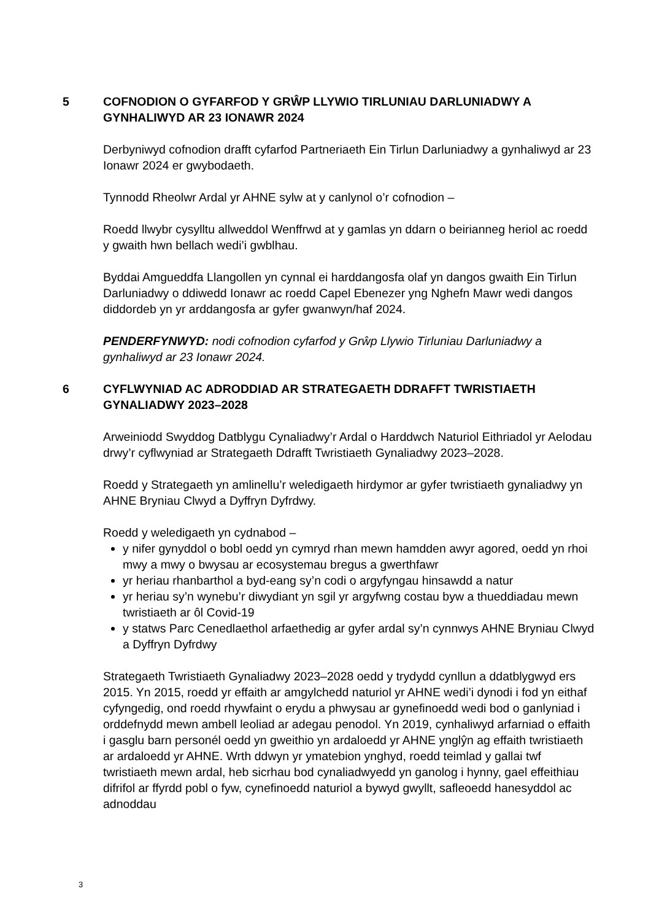5 COFNODION O GYFARFOD Y GRŴP LLYWIO TIRLUNIAU DARLUNIADWY A GYNHALIWYD AR 23 IONAWR 2024
Derbyniwyd cofnodion drafft cyfarfod Partneriaeth Ein Tirlun Darluniadwy a gynhaliwyd ar 23 Ionawr 2024 er gwybodaeth.
Tynnodd Rheolwr Ardal yr AHNE sylw at y canlynol o’r cofnodion –
Roedd llwybr cysylltu allweddol Wenffrwd at y gamlas yn ddarn o beirianneg heriol ac roedd y gwaith hwn bellach wedi’i gwblhau.
Byddai Amgueddfa Llangollen yn cynnal ei harddangosfa olaf yn dangos gwaith Ein Tirlun Darluniadwy o ddiwedd Ionawr ac roedd Capel Ebenezer yng Nghefn Mawr wedi dangos diddordeb yn yr arddangosfa ar gyfer gwanwyn/haf 2024.
PENDERFYNWYD: nodi cofnodion cyfarfod y Grŵp Llywio Tirluniau Darluniadwy a gynhaliwyd ar 23 Ionawr 2024.
6 CYFLWYNIAD AC ADRODDIAD AR STRATEGAETH DDRAFFT TWRISTIAETH GYNALIADWY 2023–2028
Arweiniodd Swyddog Datblygu Cynaliadwy’r Ardal o Harddwch Naturiol Eithriadol yr Aelodau drwy’r cyflwyniad ar Strategaeth Ddrafft Twristiaeth Gynaliadwy 2023–2028.
Roedd y Strategaeth yn amlinellu’r weledigaeth hirdymor ar gyfer twristiaeth gynaliadwy yn AHNE Bryniau Clwyd a Dyffryn Dyfrdwy.
Roedd y weledigaeth yn cydnabod –
y nifer gynyddol o bobl oedd yn cymryd rhan mewn hamdden awyr agored, oedd yn rhoi mwy a mwy o bwysau ar ecosystemau bregus a gwerthfawr
yr heriau rhanbarthol a byd-eang sy’n codi o argyfyngau hinsawdd a natur
yr heriau sy’n wynebu’r diwydiant yn sgil yr argyfwng costau byw a thueddiadau mewn twristiaeth ar ôl Covid-19
y statws Parc Cenedlaethol arfaethedig ar gyfer ardal sy’n cynnwys AHNE Bryniau Clwyd a Dyffryn Dyfrdwy
Strategaeth Twristiaeth Gynaliadwy 2023–2028 oedd y trydydd cynllun a ddatblygwyd ers 2015. Yn 2015, roedd yr effaith ar amgylchedd naturiol yr AHNE wedi’i dynodi i fod yn eithaf cyfyngedig, ond roedd rhywfaint o erydu a phwysau ar gynefinoedd wedi bod o ganlyniad i orddefnydd mewn ambell leoliad ar adegau penodol. Yn 2019, cynhaliwyd arfarniad o effaith i gasglu barn personél oedd yn gweithio yn ardaloedd yr AHNE ynglŷn ag effaith twristiaeth ar ardaloedd yr AHNE. Wrth ddwyn yr ymatebion ynghyd, roedd teimlad y gallai twf twristiaeth mewn ardal, heb sicrhau bod cynaliadwyedd yn ganolog i hynny, gael effeithiau difrifol ar ffyrdd pobl o fyw, cynefinoedd naturiol a bywyd gwyllt, safleoedd hanesyddol ac adnoddau
3